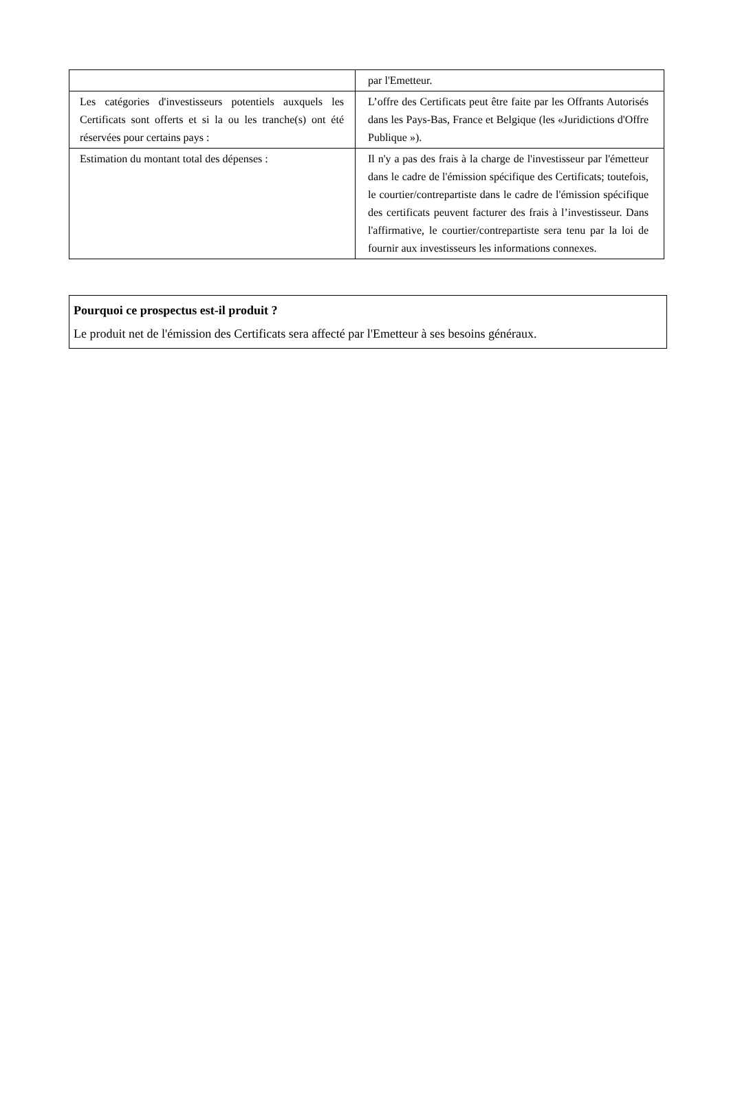| | par l'Emetteur. |
| Les catégories d'investisseurs potentiels auxquels les Certificats sont offerts et si la ou les tranche(s) ont été réservées pour certains pays : | L’offre des Certificats peut être faite par les Offrants Autorisés dans les Pays-Bas, France et Belgique (les «Juridictions d'Offre Publique »). |
| Estimation du montant total des dépenses : | Il n'y a pas des frais à la charge de l'investisseur par l'émetteur dans le cadre de l'émission spécifique des Certificats; toutefois, le courtier/contrepartiste dans le cadre de l'émission spécifique des certificats peuvent facturer des frais à l’investisseur. Dans l'affirmative, le courtier/contrepartiste sera tenu par la loi de fournir aux investisseurs les informations connexes. |
Pourquoi ce prospectus est-il produit ?
Le produit net de l'émission des Certificats sera affecté par l'Emetteur à ses besoins généraux.